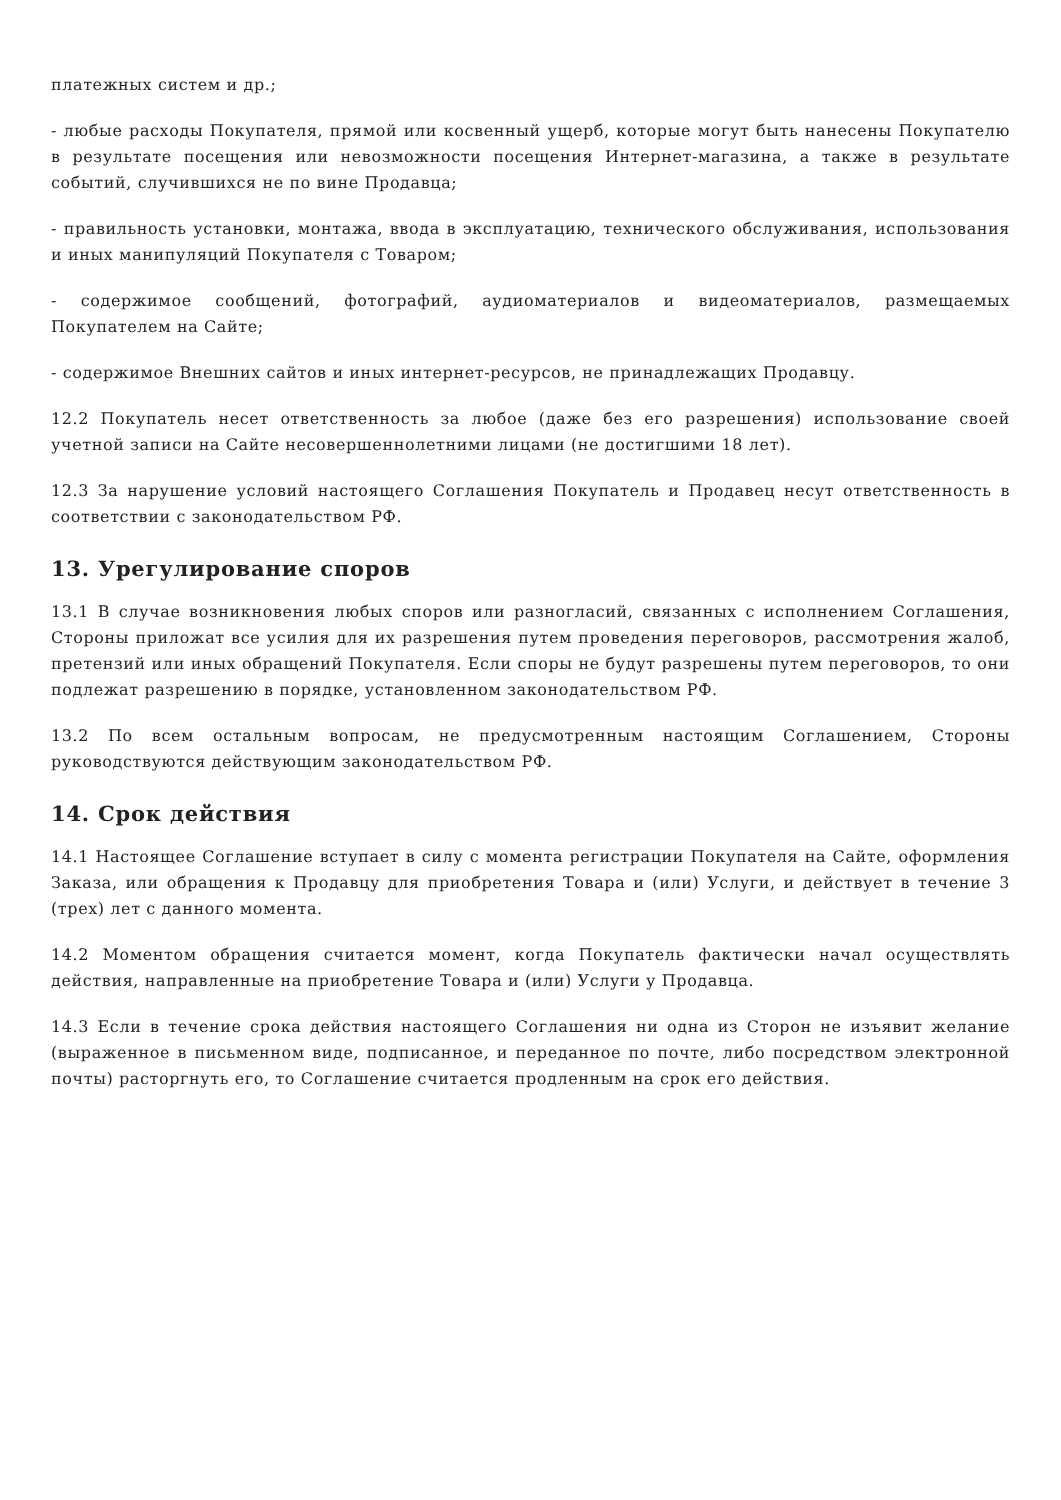платежных систем и др.;
- любые расходы Покупателя, прямой или косвенный ущерб, которые могут быть нанесены Покупателю в результате посещения или невозможности посещения Интернет-магазина, а также в результате событий, случившихся не по вине Продавца;
- правильность установки, монтажа, ввода в эксплуатацию, технического обслуживания, использования и иных манипуляций Покупателя с Товаром;
- содержимое сообщений, фотографий, аудиоматериалов и видеоматериалов, размещаемых Покупателем на Сайте;
- содержимое Внешних сайтов и иных интернет-ресурсов, не принадлежащих Продавцу.
12.2 Покупатель несет ответственность за любое (даже без его разрешения) использование своей учетной записи на Сайте несовершеннолетними лицами (не достигшими 18 лет).
12.3 За нарушение условий настоящего Соглашения Покупатель и Продавец несут ответственность в соответствии с законодательством РФ.
13. Урегулирование споров
13.1 В случае возникновения любых споров или разногласий, связанных с исполнением Соглашения, Стороны приложат все усилия для их разрешения путем проведения переговоров, рассмотрения жалоб, претензий или иных обращений Покупателя. Если споры не будут разрешены путем переговоров, то они подлежат разрешению в порядке, установленном законодательством РФ.
13.2 По всем остальным вопросам, не предусмотренным настоящим Соглашением, Стороны руководствуются действующим законодательством РФ.
14. Срок действия
14.1 Настоящее Соглашение вступает в силу с момента регистрации Покупателя на Сайте, оформления Заказа, или обращения к Продавцу для приобретения Товара и (или) Услуги, и действует в течение 3 (трех) лет с данного момента.
14.2 Моментом обращения считается момент, когда Покупатель фактически начал осуществлять действия, направленные на приобретение Товара и (или) Услуги у Продавца.
14.3 Если в течение срока действия настоящего Соглашения ни одна из Сторон не изъявит желание (выраженное в письменном виде, подписанное, и переданное по почте, либо посредством электронной почты) расторгнуть его, то Соглашение считается продленным на срок его действия.